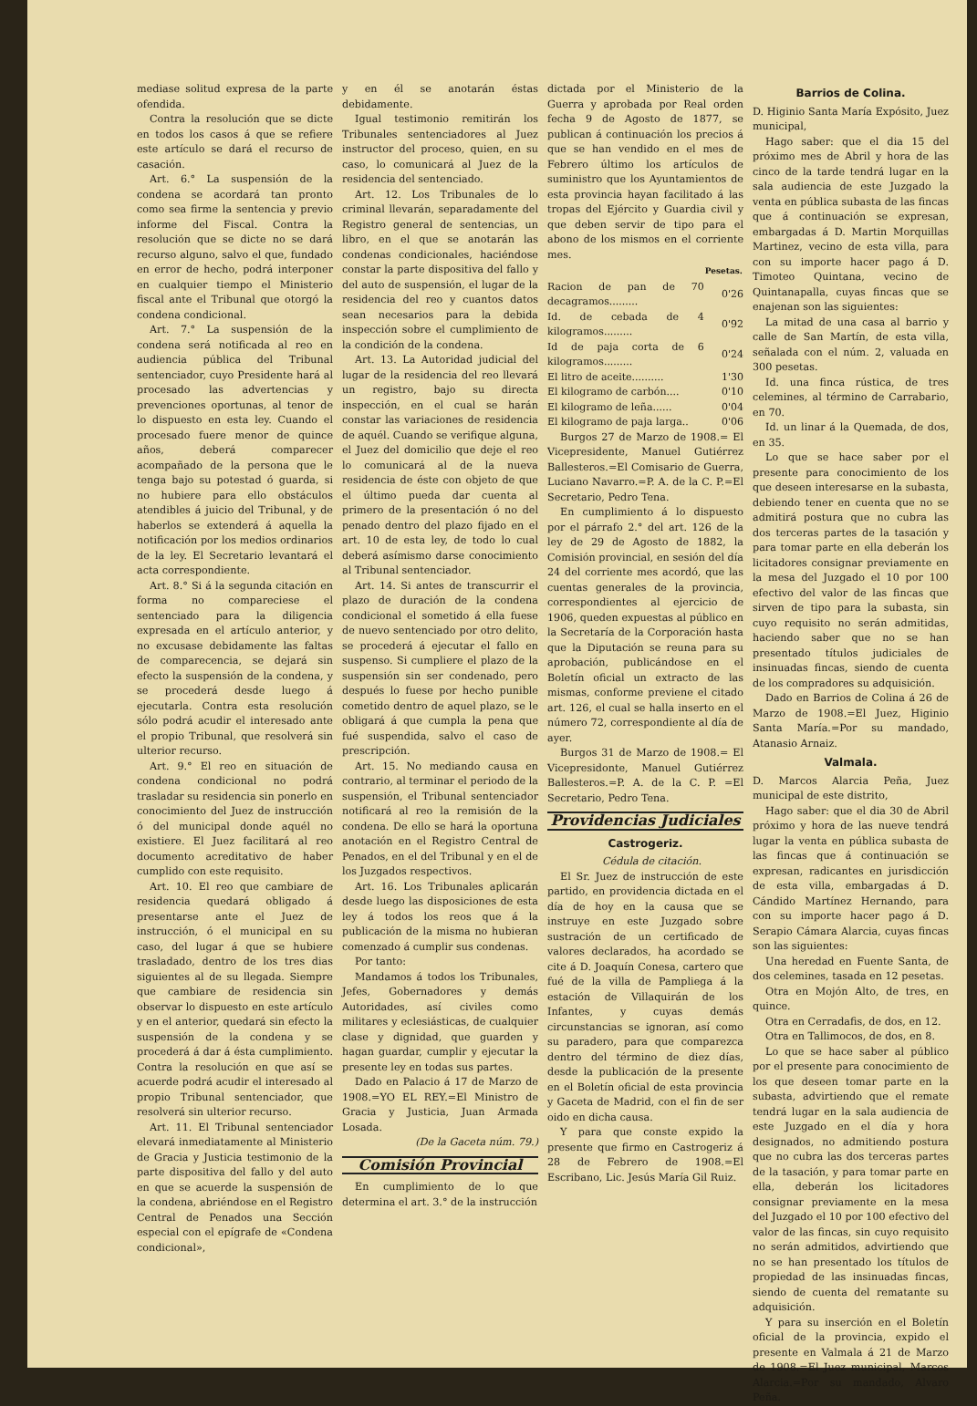mediase solitud expresa de la parte ofendida.
Contra la resolución que se dicte en todos los casos á que se refiere este artículo se dará el recurso de casación.
Art. 6.° La suspensión de la condena se acordará tan pronto como sea firme la sentencia y previo informe del Fiscal. Contra la resolución que se dicte no se dará recurso alguno, salvo el que, fundado en error de hecho, podrá interponer en cualquier tiempo el Ministerio fiscal ante el Tribunal que otorgó la condena condicional.
Art. 7.° La suspensión de la condena será notificada al reo en audiencia pública del Tribunal sentenciador, cuyo Presidente hará al procesado las advertencias y prevenciones oportunas, al tenor de lo dispuesto en esta ley. Cuando el procesado fuere menor de quince años, deberá comparecer acompañado de la persona que le tenga bajo su potestad ó guarda, si no hubiere para ello obstáculos atendibles á juicio del Tribunal, y de haberlos se extenderá á aquella la notificación por los medios ordinarios de la ley. El Secretario levantará el acta correspondiente.
Art. 8.° Si á la segunda citación en forma no compareciese el sentenciado para la diligencia expresada en el artículo anterior, y no excusase debidamente las faltas de comparecencia, se dejará sin efecto la suspensión de la condena, y se procederá desde luego á ejecutarla. Contra esta resolución sólo podrá acudir el interesado ante el propio Tribunal, que resolverá sin ulterior recurso.
Art. 9.° El reo en situación de condena condicional no podrá trasladar su residencia sin ponerlo en conocimiento del Juez de instrucción ó del municipal donde aquél no existiere. El Juez facilitará al reo documento acreditativo de haber cumplido con este requisito.
Art. 10. El reo que cambiare de residencia quedará obligado á presentarse ante el Juez de instrucción, ó el municipal en su caso, del lugar á que se hubiere trasladado, dentro de los tres dias siguientes al de su llegada. Siempre que cambiare de residencia sin observar lo dispuesto en este artículo y en el anterior, quedará sin efecto la suspensión de la condena y se procederá á dar á ésta cumplimiento. Contra la resolución en que así se acuerde podrá acudir el interesado al propio Tribunal sentenciador, que resolverá sin ulterior recurso.
Art. 11. El Tribunal sentenciador elevará inmediatamente al Ministerio de Gracia y Justicia testimonio de la parte dispositiva del fallo y del auto en que se acuerde la suspensión de la condena, abriéndose en el Registro Central de Penados una Sección especial con el epígrafe de «Condena condicional»,
y en él se anotarán éstas debidamente.
Igual testimonio remitirán los Tribunales sentenciadores al Juez instructor del proceso, quien, en su caso, lo comunicará al Juez de la residencia del sentenciado.
Art. 12. Los Tribunales de lo criminal llevarán, separadamente del Registro general de sentencias, un libro, en el que se anotarán las condenas condicionales, haciéndose constar la parte dispositiva del fallo y del auto de suspensión, el lugar de la residencia del reo y cuantos datos sean necesarios para la debida inspección sobre el cumplimiento de la condición de la condena.
Art. 13. La Autoridad judicial del lugar de la residencia del reo llevará un registro, bajo su directa inspección, en el cual se harán constar las variaciones de residencia de aquél. Cuando se verifique alguna, el Juez del domicilio que deje el reo lo comunicará al de la nueva residencia de éste con objeto de que el último pueda dar cuenta al primero de la presentación ó no del penado dentro del plazo fijado en el art. 10 de esta ley, de todo lo cual deberá asímismo darse conocimiento al Tribunal sentenciador.
Art. 14. Si antes de transcurrir el plazo de duración de la condena condicional el sometido á ella fuese de nuevo sentenciado por otro delito, se procederá á ejecutar el fallo en suspenso. Si cumpliere el plazo de la suspensión sin ser condenado, pero después lo fuese por hecho punible cometido dentro de aquel plazo, se le obligará á que cumpla la pena que fué suspendida, salvo el caso de prescripción.
Art. 15. No mediando causa en contrario, al terminar el periodo de la suspensión, el Tribunal sentenciador notificará al reo la remisión de la condena. De ello se hará la oportuna anotación en el Registro Central de Penados, en el del Tribunal y en el de los Juzgados respectivos.
Art. 16. Los Tribunales aplicarán desde luego las disposiciones de esta ley á todos los reos que á la publicación de la misma no hubieran comenzado á cumplir sus condenas.
Por tanto:
Mandamos á todos los Tribunales, Jefes, Gobernadores y demás Autoridades, así civiles como militares y eclesiásticas, de cualquier clase y dignidad, que guarden y hagan guardar, cumplir y ejecutar la presente ley en todas sus partes.
Dado en Palacio á 17 de Marzo de 1908.=YO EL REY.=El Ministro de Gracia y Justicia, Juan Armada Losada.
(De la Gaceta núm. 79.)
Comisión Provincial
En cumplimiento de lo que determina el art. 3.° de la instrucción
dictada por el Ministerio de la Guerra y aprobada por Real orden fecha 9 de Agosto de 1877, se publican á continuación los precios á que se han vendido en el mes de Febrero último los artículos de suministro que los Ayuntamientos de esta provincia hayan facilitado á las tropas del Ejército y Guardia civil y que deben servir de tipo para el abono de los mismos en el corriente mes.
| | Pesetas. |
| --- | --- |
| Racion de pan de 70 decagramos......... | 0'26 |
| Id. de cebada de 4 kilogramos......... | 0'92 |
| Id de paja corta de 6 kilogramos......... | 0'24 |
| El litro de aceite.......... | 1'30 |
| El kilogramo de carbón.... | 0'10 |
| El kilogramo de leña...... | 0'04 |
| El kilogramo de paja larga.. | 0'06 |
Burgos 27 de Marzo de 1908.= El Vicepresidente, Manuel Gutiérrez Ballesteros.=El Comisario de Guerra, Luciano Navarro.=P. A. de la C. P.=El Secretario, Pedro Tena.
En cumplimiento á lo dispuesto por el párrafo 2.° del art. 126 de la ley de 29 de Agosto de 1882, la Comisión provincial, en sesión del día 24 del corriente mes acordó, que las cuentas generales de la provincia, correspondientes al ejercicio de 1906, queden expuestas al público en la Secretaría de la Corporación hasta que la Diputación se reuna para su aprobación, publicándose en el Boletín oficial un extracto de las mismas, conforme previene el citado art. 126, el cual se halla inserto en el número 72, correspondiente al día de ayer.
Burgos 31 de Marzo de 1908.= El Vicepresidonte, Manuel Gutiérrez Ballesteros.=P. A. de la C. P. =El Secretario, Pedro Tena.
Providencias Judiciales
Castrogeriz.
Cédula de citación.
El Sr. Juez de instrucción de este partido, en providencia dictada en el día de hoy en la causa que se instruye en este Juzgado sobre sustración de un certificado de valores declarados, ha acordado se cite á D. Joaquín Conesa, cartero que fué de la villa de Pampliega á la estación de Villaquirán de los Infantes, y cuyas demás circunstancias se ignoran, así como su paradero, para que comparezca dentro del término de diez días, desde la publicación de la presente en el Boletín oficial de esta provincia y Gaceta de Madrid, con el fin de ser oido en dicha causa.
Y para que conste expido la presente que firmo en Castrogeriz á 28 de Febrero de 1908.=El Escribano, Lic. Jesús María Gil Ruiz.
Barrios de Colina.
D. Higinio Santa María Expósito, Juez municipal,
Hago saber: que el dia 15 del próximo mes de Abril y hora de las cinco de la tarde tendrá lugar en la sala audiencia de este Juzgado la venta en pública subasta de las fincas que á continuación se expresan, embargadas á D. Martin Morquillas Martinez, vecino de esta villa, para con su importe hacer pago á D. Timoteo Quintana, vecino de Quintanapalla, cuyas fincas que se enajenan son las siguientes:
La mitad de una casa al barrio y calle de San Martín, de esta villa, señalada con el núm. 2, valuada en 300 pesetas.
Id. una finca rústica, de tres celemines, al término de Carrabario, en 70.
Id. un linar á la Quemada, de dos, en 35.
Lo que se hace saber por el presente para conocimiento de los que deseen interesarse en la subasta, debiendo tener en cuenta que no se admitirá postura que no cubra las dos terceras partes de la tasación y para tomar parte en ella deberán los licitadores consignar previamente en la mesa del Juzgado el 10 por 100 efectivo del valor de las fincas que sirven de tipo para la subasta, sin cuyo requisito no serán admitidas, haciendo saber que no se han presentado títulos judiciales de insinuadas fincas, siendo de cuenta de los compradores su adquisición.
Dado en Barrios de Colina á 26 de Marzo de 1908.=El Juez, Higinio Santa María.=Por su mandado, Atanasio Arnaiz.
Valmala.
D. Marcos Alarcia Peña, Juez municipal de este distrito,
Hago saber: que el dia 30 de Abril próximo y hora de las nueve tendrá lugar la venta en pública subasta de las fincas que á continuación se expresan, radicantes en jurisdicción de esta villa, embargadas á D. Cándido Martínez Hernando, para con su importe hacer pago á D. Serapio Cámara Alarcia, cuyas fincas son las siguientes:
Una heredad en Fuente Santa, de dos celemines, tasada en 12 pesetas.
Otra en Mojón Alto, de tres, en quince.
Otra en Cerradafis, de dos, en 12.
Otra en Tallimocos, de dos, en 8.
Lo que se hace saber al público por el presente para conocimiento de los que deseen tomar parte en la subasta, advirtiendo que el remate tendrá lugar en la sala audiencia de este Juzgado en el día y hora designados, no admitiendo postura que no cubra las dos terceras partes de la tasación, y para tomar parte en ella, deberán los licitadores consignar previamente en la mesa del Juzgado el 10 por 100 efectivo del valor de las fincas, sin cuyo requisito no serán admitidos, advirtiendo que no se han presentado los títulos de propiedad de las insinuadas fincas, siendo de cuenta del rematante su adquisición.
Y para su inserción en el Boletín oficial de la provincia, expido el presente en Valmala á 21 de Marzo de 1908.=El Juez municipal, Marcos Alarcia.=Por su mandado, Alvaro Peña.